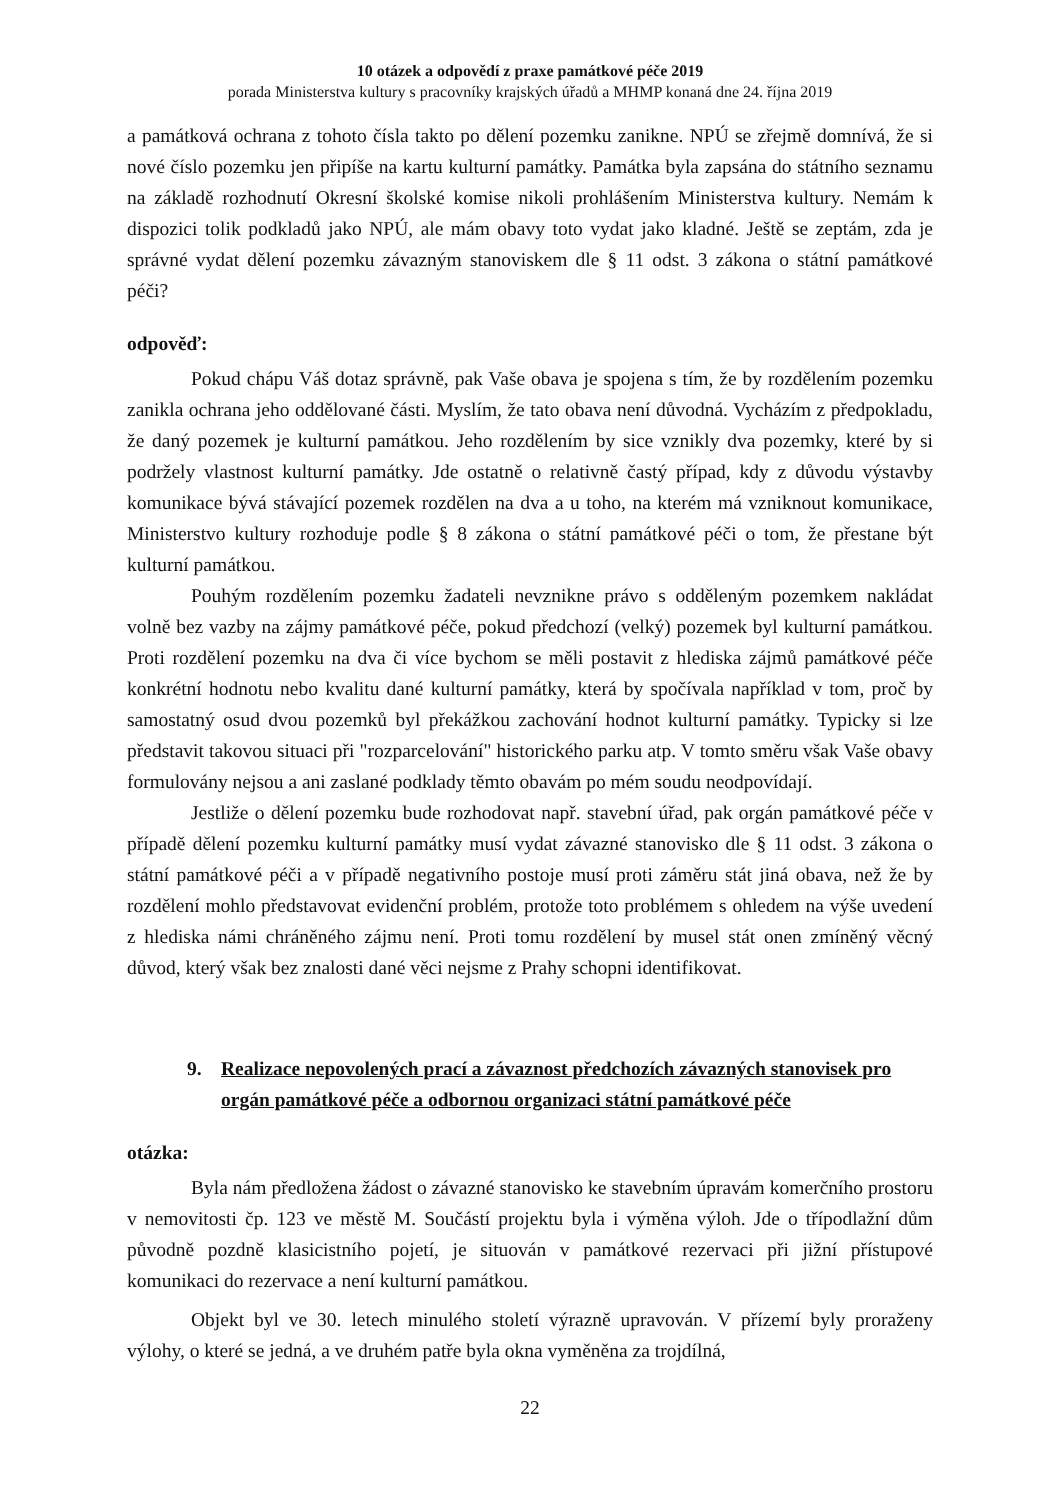10 otázek a odpovědí z praxe památkové péče 2019
porada Ministerstva kultury s pracovníky krajských úřadů a MHMP konaná dne 24. října 2019
a památková ochrana z tohoto čísla takto po dělení pozemku zanikne. NPÚ se zřejmě domnívá, že si nové číslo pozemku jen připíše na kartu kulturní památky. Památka byla zapsána do státního seznamu na základě rozhodnutí Okresní školské komise nikoli prohlášením Ministerstva kultury. Nemám k dispozici tolik podkladů jako NPÚ, ale mám obavy toto vydat jako kladné. Ještě se zeptám, zda je správné vydat dělení pozemku závazným stanoviskem dle § 11 odst. 3 zákona o státní památkové péči?
odpověď:
Pokud chápu Váš dotaz správně, pak Vaše obava je spojena s tím, že by rozdělením pozemku zanikla ochrana jeho oddělované části. Myslím, že tato obava není důvodná. Vycházím z předpokladu, že daný pozemek je kulturní památkou. Jeho rozdělením by sice vznikly dva pozemky, které by si podržely vlastnost kulturní památky. Jde ostatně o relativně častý případ, kdy z důvodu výstavby komunikace bývá stávající pozemek rozdělen na dva a u toho, na kterém má vzniknout komunikace, Ministerstvo kultury rozhoduje podle § 8 zákona o státní památkové péči o tom, že přestane být kulturní památkou.
Pouhým rozdělením pozemku žadateli nevznikne právo s odděleným pozemkem nakládat volně bez vazby na zájmy památkové péče, pokud předchozí (velký) pozemek byl kulturní památkou. Proti rozdělení pozemku na dva či více bychom se měli postavit z hlediska zájmů památkové péče konkrétní hodnotu nebo kvalitu dané kulturní památky, která by spočívala například v tom, proč by samostatný osud dvou pozemků byl překážkou zachování hodnot kulturní památky. Typicky si lze představit takovou situaci při "rozparcelování" historického parku atp. V tomto směru však Vaše obavy formulovány nejsou a ani zaslané podklady těmto obavám po mém soudu neodpovídají.
Jestliže o dělení pozemku bude rozhodovat např. stavební úřad, pak orgán památkové péče v případě dělení pozemku kulturní památky musí vydat závazné stanovisko dle § 11 odst. 3 zákona o státní památkové péči a v případě negativního postoje musí proti záměru stát jiná obava, než že by rozdělení mohlo představovat evidenční problém, protože toto problémem s ohledem na výše uvedení z hlediska námi chráněného zájmu není. Proti tomu rozdělení by musel stát onen zmíněný věcný důvod, který však bez znalosti dané věci nejsme z Prahy schopni identifikovat.
9. Realizace nepovolených prací a závaznost předchozích závazných stanovisek pro orgán památkové péče a odbornou organizaci státní památkové péče
otázka:
Byla nám předložena žádost o závazné stanovisko ke stavebním úpravám komerčního prostoru v nemovitosti čp. 123 ve městě M. Součástí projektu byla i výměna výloh. Jde o třípodlažní dům původně pozdně klasicistního pojetí, je situován v památkové rezervaci při jižní přístupové komunikaci do rezervace a není kulturní památkou.
Objekt byl ve 30. letech minulého století výrazně upravován. V přízemí byly proraženy výlohy, o které se jedná, a ve druhém patře byla okna vyměněna za trojdílná,
22